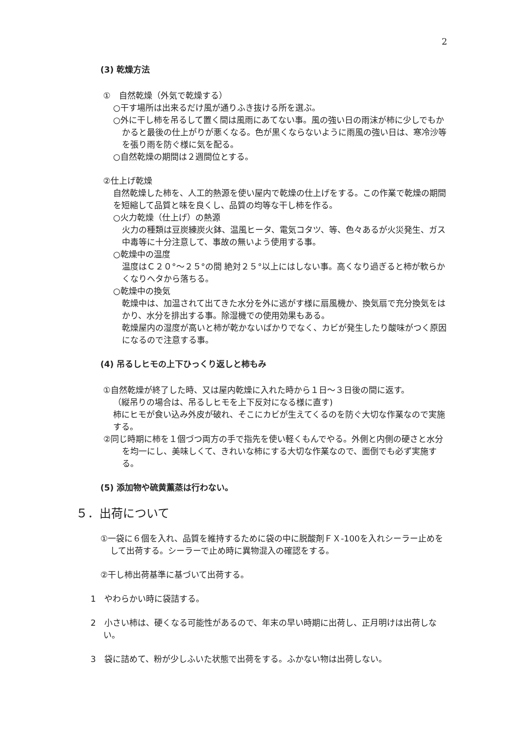2
(3) 乾燥方法
①　自然乾燥（外気で乾燥する）
○干す場所は出来るだけ風が通りふき抜ける所を選ぶ。
○外に干し柿を吊るして置く間は風雨にあてない事。風の強い日の雨沫が柿に少しでもかかると最後の仕上がりが悪くなる。色が黒くならないように雨風の強い日は、寒冷沙等を張り雨を防ぐ様に気を配る。
○自然乾燥の期間は２週間位とする。
②仕上げ乾燥
自然乾燥した柿を、人工的熱源を使い屋内で乾燥の仕上げをする。この作業で乾燥の期間を短縮して品質と味を良くし、品質の均等な干し柿を作る。
○火力乾燥（仕上げ）の熱源
火力の種類は豆炭練炭火鉢、温風ヒータ、電気コタツ、等、色々あるが火災発生、ガス中毒等に十分注意して、事故の無いよう使用する事。
○乾燥中の温度
温度はＣ２０°～２５°の間 絶対２５°以上にはしない事。高くなり過ぎると柿が軟らかくなりヘタから落ちる。
○乾燥中の換気
乾燥中は、加温されて出てきた水分を外に逃がす様に扇風機か、換気扇で充分換気をはかり、水分を排出する事。除湿機での使用効果もある。
乾燥屋内の湿度が高いと柿が乾かないばかりでなく、カビが発生したり酸味がつく原因になるので注意する事。
(4) 吊るしヒモの上下ひっくり返しと柿もみ
①自然乾燥が終了した時、又は屋内乾燥に入れた時から１日～３日後の間に返す。
（縦吊りの場合は、吊るしヒモを上下反対になる様に直す)
柿にヒモが食い込み外皮が破れ、そこにカビが生えてくるのを防ぐ大切な作業なので実施する。
②同じ時期に柿を１個づつ両方の手で指先を使い軽くもんでやる。外側と内側の硬さと水分を均一にし、美味しくて、きれいな柿にする大切な作業なので、面倒でも必ず実施する。
(5) 添加物や硫黄薫蒸は行わない。
５．出荷について
①一袋に６個を入れ、品質を維持するために袋の中に脱酸剤ＦＸ-100を入れシーラー止めをして出荷する。シーラーで止め時に異物混入の確認をする。
②干し柿出荷基準に基づいて出荷する。
1　やわらかい時に袋詰する。
2　小さい柿は、硬くなる可能性があるので、年末の早い時期に出荷し、正月明けは出荷しない。
3　袋に詰めて、粉が少しふいた状態で出荷をする。ふかない物は出荷しない。